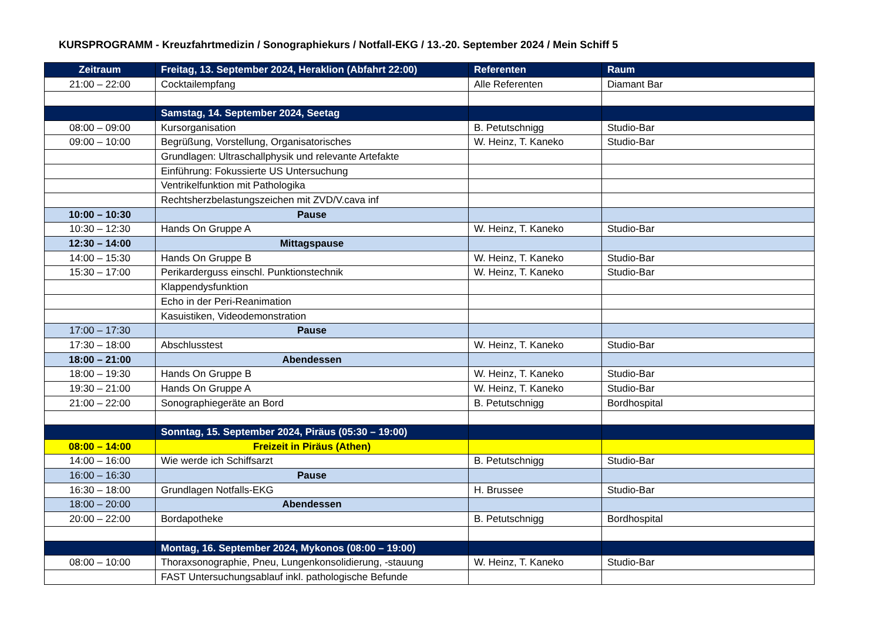KURSPROGRAMM - Kreuzfahrtmedizin / Sonographiekurs / Notfall-EKG / 13.-20. September 2024 / Mein Schiff 5
| Zeitraum | Freitag, 13. September 2024, Heraklion (Abfahrt 22:00) | Referenten | Raum |
| --- | --- | --- | --- |
| 21:00 – 22:00 | Cocktailempfang | Alle Referenten | Diamant Bar |
| | Samstag, 14. September 2024, Seetag | | |
| 08:00 – 09:00 | Kursorganisation | B. Petutschnigg | Studio-Bar |
| 09:00 – 10:00 | Begrüßung, Vorstellung, Organisatorisches | W. Heinz, T. Kaneko | Studio-Bar |
| | Grundlagen: Ultraschallphysik und relevante Artefakte | | |
| | Einführung: Fokussierte US Untersuchung | | |
| | Ventrikelfunktion mit Pathologika | | |
| | Rechtsherzbelastungszeichen mit ZVD/V.cava inf | | |
| 10:00 – 10:30 | Pause | | |
| 10:30 – 12:30 | Hands On Gruppe A | W. Heinz, T. Kaneko | Studio-Bar |
| 12:30 – 14:00 | Mittagspause | | |
| 14:00 – 15:30 | Hands On Gruppe B | W. Heinz, T. Kaneko | Studio-Bar |
| 15:30 – 17:00 | Perikarderguss einschl. Punktionstechnik | W. Heinz, T. Kaneko | Studio-Bar |
| | Klappendysfunktion | | |
| | Echo in der Peri-Reanimation | | |
| | Kasuistiken, Videodemonstration | | |
| 17:00 – 17:30 | Pause | | |
| 17:30 – 18:00 | Abschlusstest | W. Heinz, T. Kaneko | Studio-Bar |
| 18:00 – 21:00 | Abendessen | | |
| 18:00 – 19:30 | Hands On Gruppe B | W. Heinz, T. Kaneko | Studio-Bar |
| 19:30 – 21:00 | Hands On Gruppe A | W. Heinz, T. Kaneko | Studio-Bar |
| 21:00 – 22:00 | Sonographiegeräte an Bord | B. Petutschnigg | Bordhospital |
| | Sonntag, 15. September 2024, Piräus (05:30 – 19:00) | | |
| 08:00 – 14:00 | Freizeit in Piräus (Athen) | | |
| 14:00 – 16:00 | Wie werde ich Schiffsarzt | B. Petutschnigg | Studio-Bar |
| 16:00 – 16:30 | Pause | | |
| 16:30 – 18:00 | Grundlagen Notfalls-EKG | H. Brussee | Studio-Bar |
| 18:00 – 20:00 | Abendessen | | |
| 20:00 – 22:00 | Bordapotheke | B. Petutschnigg | Bordhospital |
| | Montag, 16. September 2024, Mykonos (08:00 – 19:00) | | |
| 08:00 – 10:00 | Thoraxsonographie, Pneu, Lungenkonsolidierung, -stauung | W. Heinz, T. Kaneko | Studio-Bar |
| | FAST Untersuchungsablauf inkl. pathologische Befunde | | |